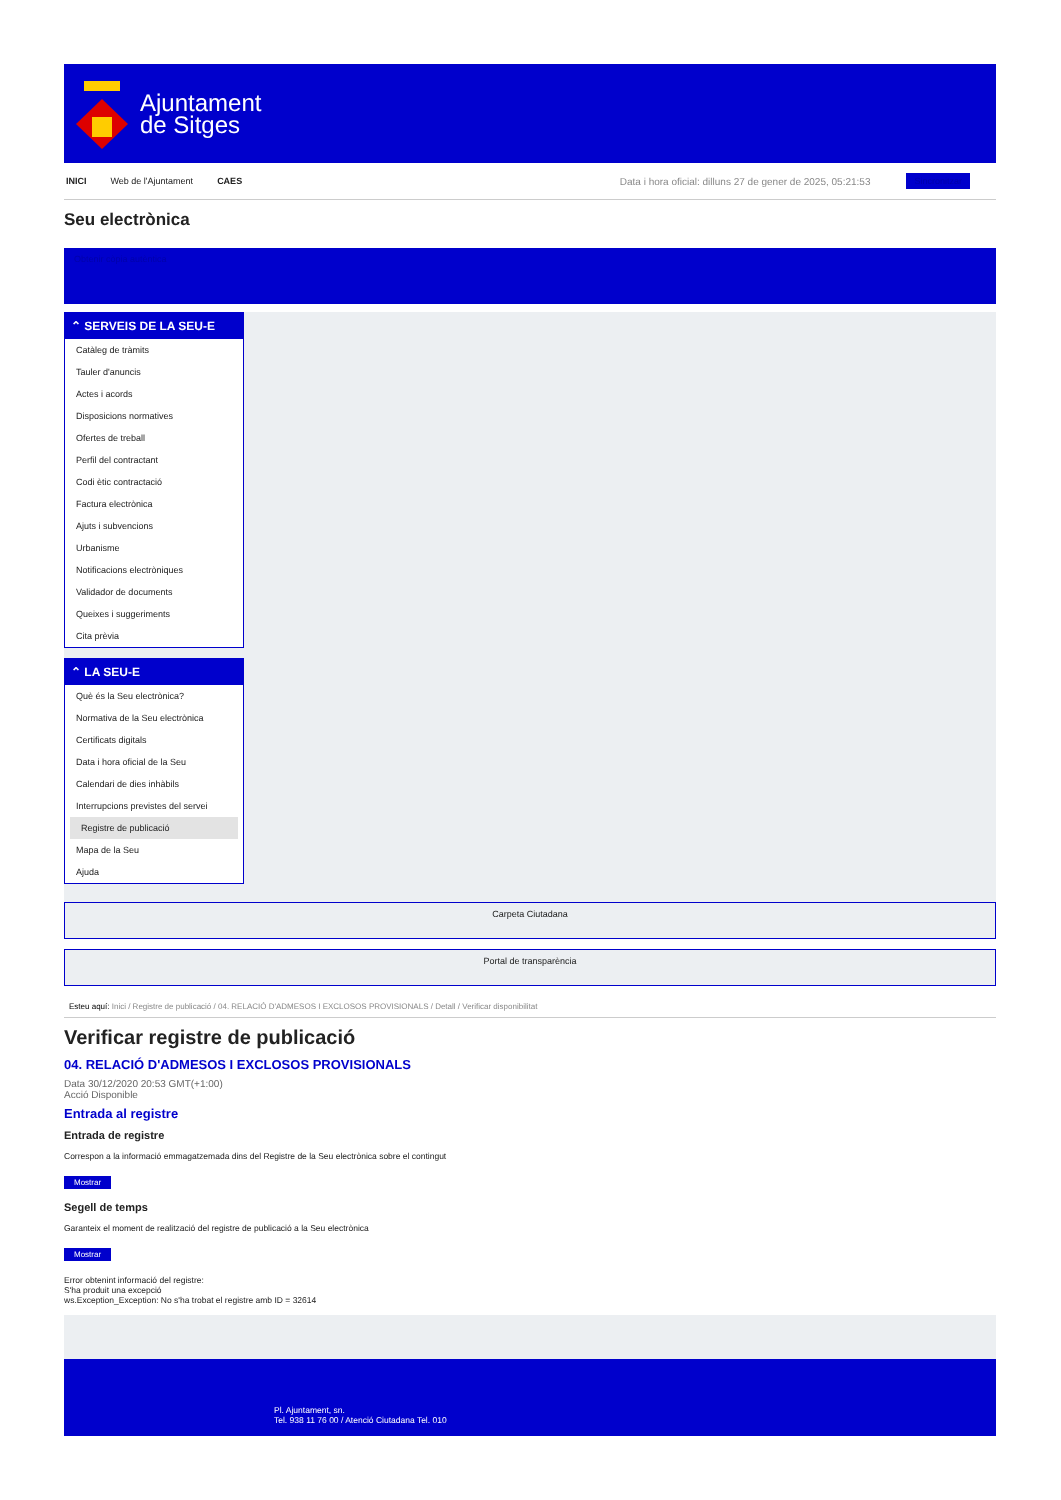Ajuntament
de Sitges
INICI Web de l'Ajuntament CAES Data i hora oficial: dilluns 27 de gener de 2025, 05:21:53 Sincronitzar
Seu electrònica
Obtenir còpia autèntica
⌃ SERVEIS DE LA SEU-E
Catàleg de tràmits
Tauler d'anuncis
Actes i acords
Disposicions normatives
Ofertes de treball
Perfil del contractant
Codi ètic contractació
Factura electrònica
Ajuts i subvencions
Urbanisme
Notificacions electròniques
Validador de documents
Queixes i suggeriments
Cita prèvia
⌃ LA SEU-E
Què és la Seu electrònica?
Normativa de la Seu electrònica
Certificats digitals
Data i hora oficial de la Seu
Calendari de dies inhàbils
Interrupcions previstes del servei
Registre de publicació
Mapa de la Seu
Ajuda
Carpeta Ciutadana
Portal de transparència
Esteu aquí: Inici / Registre de publicació / 04. RELACIÓ D'ADMESOS I EXCLOSOS PROVISIONALS / Detall / Verificar disponibilitat
Verificar registre de publicació
04. RELACIÓ D'ADMESOS I EXCLOSOS PROVISIONALS
Data 30/12/2020 20:53 GMT(+1:00)
Acció Disponible
Entrada al registre
Entrada de registre
Correspon a la informació emmagatzemada dins del Registre de la Seu electrònica sobre el contingut
Mostrar
Segell de temps
Garanteix el moment de realització del registre de publicació a la Seu electrònica
Mostrar
Error obtenint informació del registre:
S'ha produit una excepció
ws.Exception_Exception: No s'ha trobat el registre amb ID = 32614
Pl. Ajuntament, sn.
Tel. 938 11 76 00 / Atenció Ciutadana Tel. 010